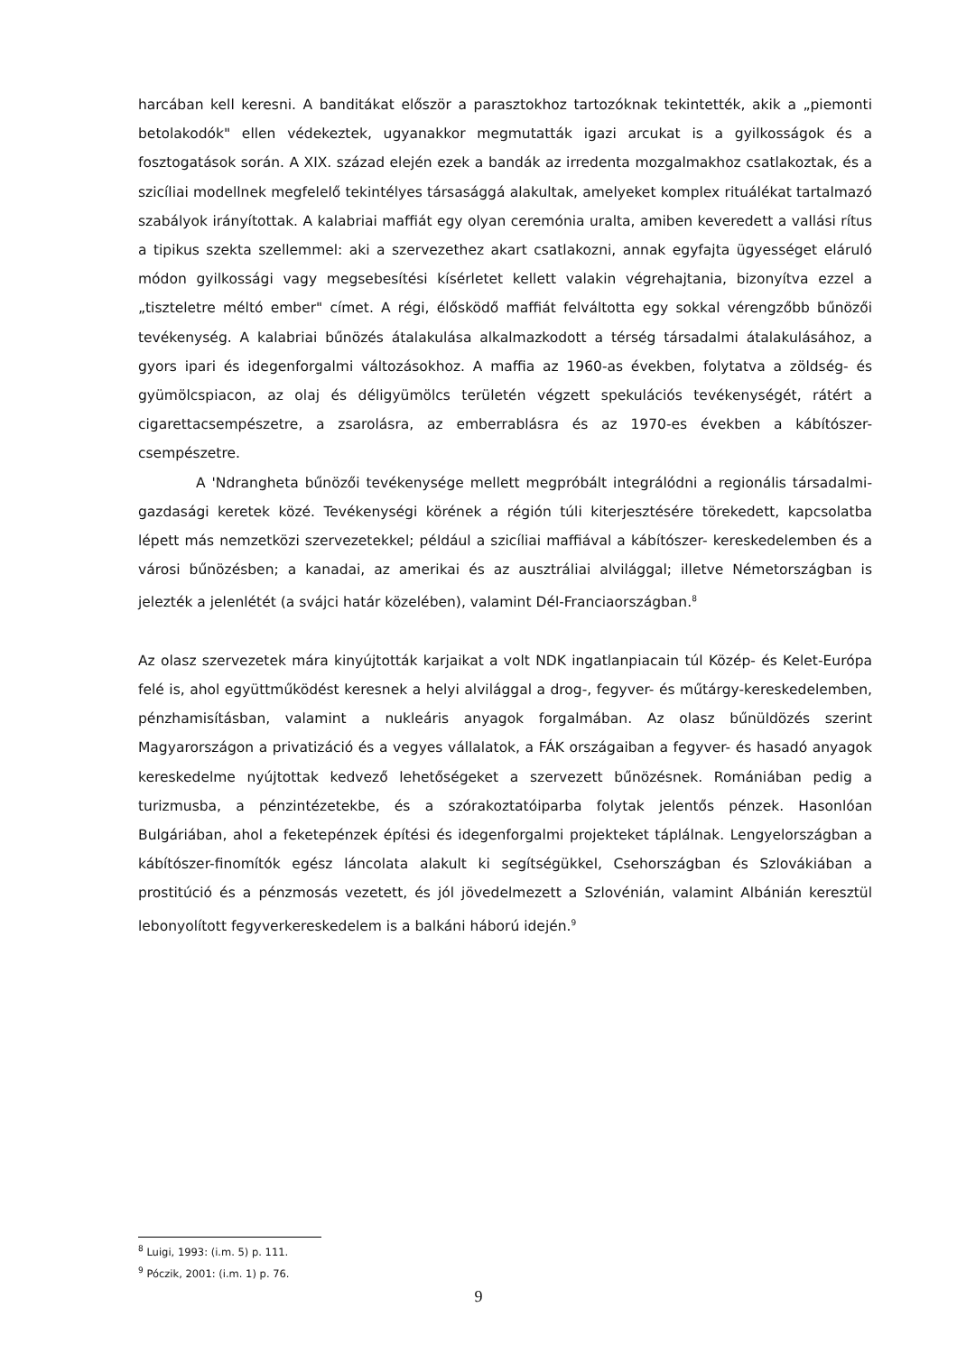harcában kell keresni. A banditákat először a parasztokhoz tartozóknak tekintették, akik a „piemonti betolakodók" ellen védekeztek, ugyanakkor megmutatták igazi arcukat is a gyilkosságok és a fosztogatások során. A XIX. század elején ezek a bandák az irredenta mozgalmakhoz csatlakoztak, és a szicíliai modellnek megfelelő tekintélyes társasággá alakultak, amelyeket komplex rituálékat tartalmazó szabályok irányítottak. A kalabriai maffiát egy olyan ceremónia uralta, amiben keveredett a vallási rítus a tipikus szekta szellemmel: aki a szervezethez akart csatlakozni, annak egyfajta ügyességet eláruló módon gyilkossági vagy megsebesítési kísérletet kellett valakin végrehajtania, bizonyítva ezzel a „tiszteletre méltó ember" címet. A régi, élősködő maffiát felváltotta egy sokkal vérengzőbb bűnözői tevékenység. A kalabriai bűnözés átalakulása alkalmazkodott a térség társadalmi átalakulásához, a gyors ipari és idegenforgalmi változásokhoz. A maffia az 1960-as években, folytatva a zöldség- és gyümölcspiacon, az olaj és déligyümölcs területén végzett spekulációs tevékenységét, rátért a cigarettacsempészetre, a zsarolásra, az emberrablásra és az 1970-es években a kábítószer-csempészetre.
A 'Ndrangheta bűnözői tevékenysége mellett megpróbált integrálódni a regionális társadalmi-gazdasági keretek közé. Tevékenységi körének a régión túli kiterjesztésére törekedett, kapcsolatba lépett más nemzetközi szervezetekkel; például a szicíliai maffiával a kábítószer- kereskedelemben és a városi bűnözésben; a kanadai, az amerikai és az ausztráliai alvilággal; illetve Németországban is jelezték a jelenlétét (a svájci határ közelében), valamint Dél-Franciaországban.<sup>8</sup>
Az olasz szervezetek mára kinyújtották karjaikat a volt NDK ingatlanpiacain túl Közép- és Kelet-Európa felé is, ahol együttműködést keresnek a helyi alvilággal a drog-, fegyver- és műtárgy-kereskedelemben, pénzhamisításban, valamint a nukleáris anyagok forgalmában. Az olasz bűnüldözés szerint Magyarországon a privatizáció és a vegyes vállalatok, a FÁK országaiban a fegyver- és hasadó anyagok kereskedelme nyújtottak kedvező lehetőségeket a szervezett bűnözésnek. Romániában pedig a turizmusba, a pénzintézetekbe, és a szórakoztatóiparba folytak jelentős pénzek. Hasonlóan Bulgáriában, ahol a feketepénzek építési és idegenforgalmi projekteket táplálnak. Lengyelországban a kábítószer-finomítók egész láncolata alakult ki segítségükkel, Csehországban és Szlovákiában a prostitúció és a pénzmosás vezetett, és jól jövedelmezett a Szlovénián, valamint Albánián keresztül lebonyolított fegyverkereskedelem is a balkáni háború idején.<sup>9</sup>
<sup>8</sup> Luigi, 1993: (i.m. 5) p. 111.
<sup>9</sup> Póczik, 2001: (i.m. 1) p. 76.
9